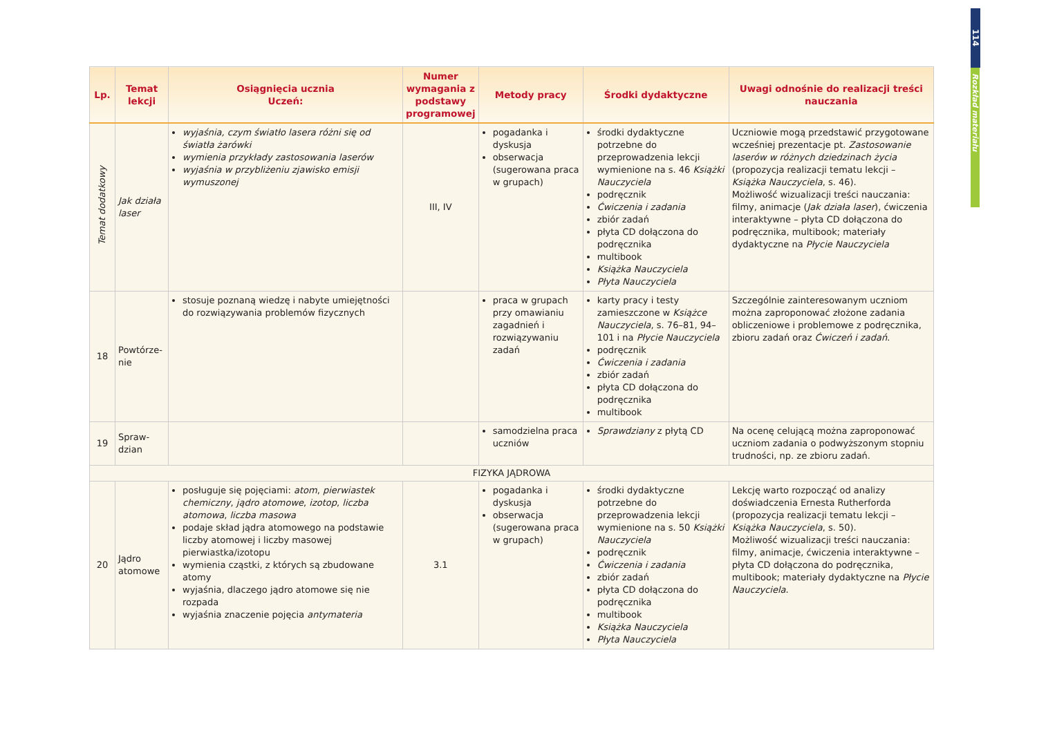| Lp. | Temat lekcji | Osiągnięcia ucznia Uczeń: | Numer wymagania z podstawy programowej | Metody pracy | Środki dydaktyczne | Uwagi odnośnie do realizacji treści nauczania |
| --- | --- | --- | --- | --- | --- | --- |
| Temat dodatkowy | Jak działa laser | wyjaśnia, czym światło lasera różni się od światła żarówki wymienia przykłady zastosowania laserów wyjaśnia w przybliżeniu zjawisko emisji wymuszonej | III, IV | pogadanka i dyskusja obserwacja (sugerowana praca w grupach) | środki dydaktyczne potrzebne do przeprowadzenia lekcji wymienione na s. 46 Książki Nauczyciela podręcznik Ćwiczenia i zadania zbiór zadań płyta CD dołączona do podręcznika multibook Książka Nauczyciela Płyta Nauczyciela | Uczniowie mogą przedstawić przygotowane wcześniej prezentacje pt. Zastosowanie laserów w różnych dziedzinach życia (propozycja realizacji tematu lekcji – Książka Nauczyciela , s. 46). Możliwość wizualizacji treści nauczania: filmy, animacje ( Jak działa laser ), ćwiczenia interaktywne – płyta CD dołączona do podręcznika, multibook; materiały dydaktyczne na Płycie Nauczyciela |
| 18 | Powtórze- nie | stosuje poznaną wiedzę i nabyte umiejętności do rozwiązywania problemów fizycznych | | praca w grupach przy omawianiu zagadnień i rozwiązywaniu zadań | karty pracy i testy zamieszczone w Książce Nauczyciela , s. 76–81, 94–101 i na Płycie Nauczyciela podręcznik Ćwiczenia i zadania zbiór zadań płyta CD dołączona do podręcznika multibook | Szczególnie zainteresowanym uczniom można zaproponować złożone zadania obliczeniowe i problemowe z podręcznika, zbioru zadań oraz Ćwiczeń i zadań . |
| 19 | Spraw- dzian | | | samodzielna praca uczniów | Sprawdziany z płytą CD | Na ocenę celującą można zaproponować uczniom zadania o podwyższonym stopniu trudności, np. ze zbioru zadań. |
| FIZYKA JĄDROWA | | | | | | |
| 20 | Jądro atomowe | posługuje się pojęciami: atom , pierwiastek chemiczny , jądro atomowe , izotop , liczba atomowa , liczba masowa podaje skład jądra atomowego na podstawie liczby atomowej i liczby masowej pierwiastka/izotopu wymienia cząstki, z których są zbudowane atomy wyjaśnia, dlaczego jądro atomowe się nie rozpada wyjaśnia znaczenie pojęcia antymateria | 3.1 | pogadanka i dyskusja obserwacja (sugerowana praca w grupach) | środki dydaktyczne potrzebne do przeprowadzenia lekcji wymienione na s. 50 Książki Nauczyciela podręcznik Ćwiczenia i zadania zbiór zadań płyta CD dołączona do podręcznika multibook Książka Nauczyciela Płyta Nauczyciela | Lekcję warto rozpocząć od analizy doświadczenia Ernesta Rutherforda (propozycja realizacji tematu lekcji – Książka Nauczyciela , s. 50). Możliwość wizualizacji treści nauczania: filmy, animacje, ćwiczenia interaktywne – płyta CD dołączona do podręcznika, multibook; materiały dydaktyczne na Płycie Nauczyciela . |
114
Rozkład materiału